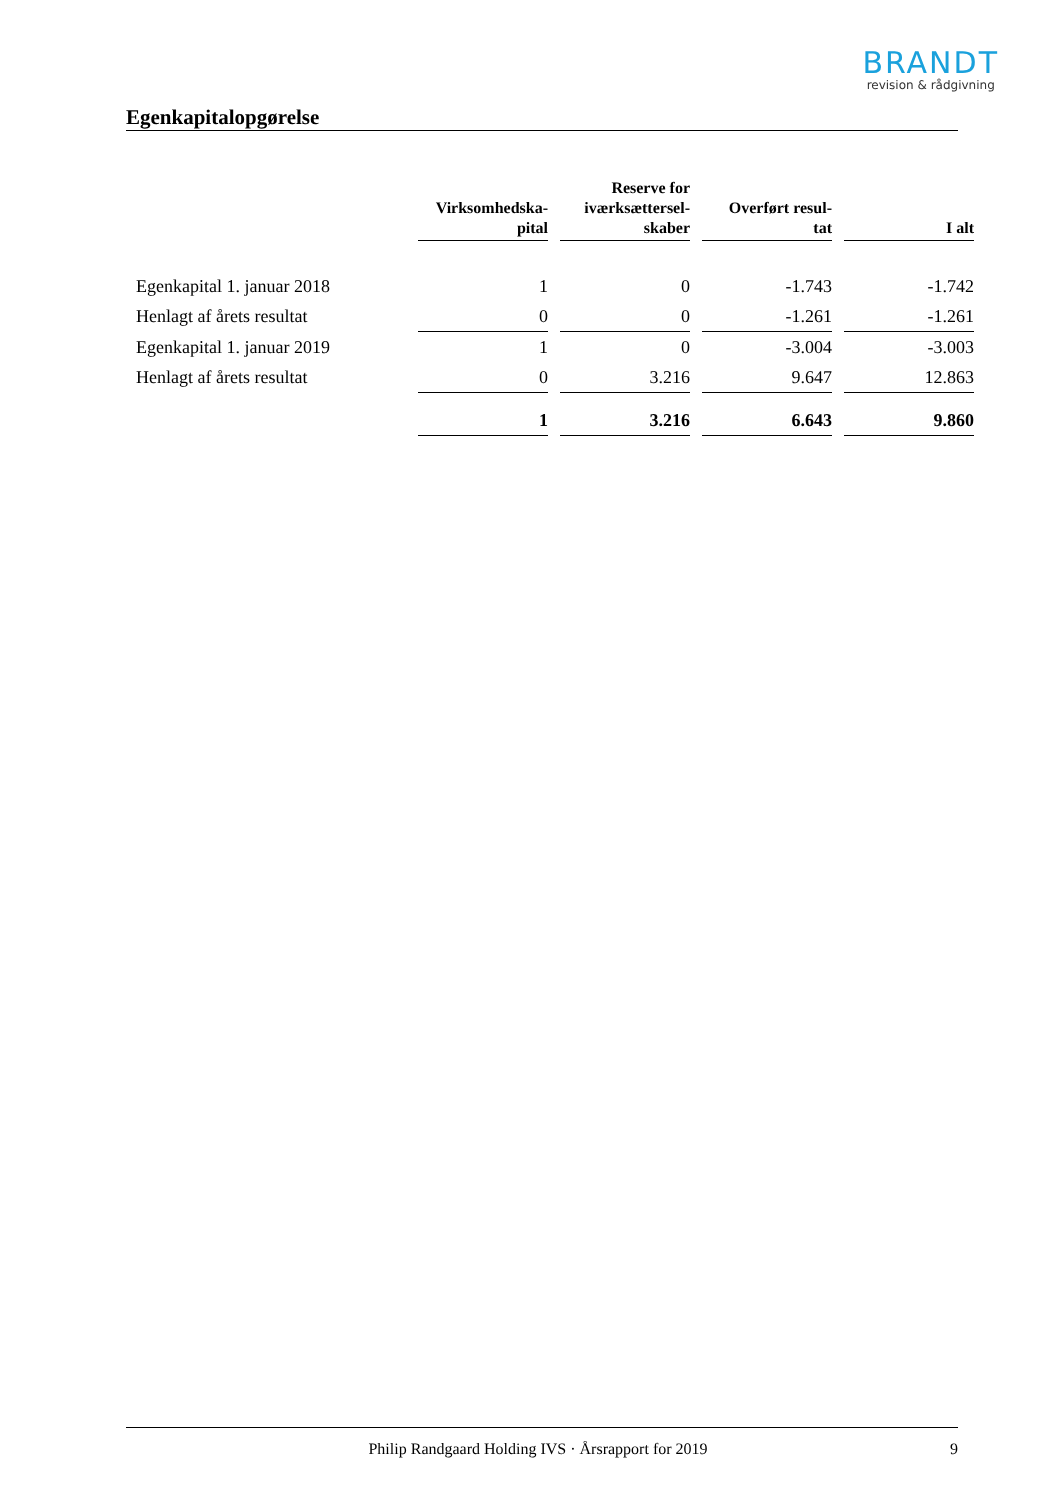BRANDT
revision & rådgivning
Egenkapitalopgørelse
| | Virksomhedska- pital | Reserve for iværksættersel- skaber | Overført resul- tat | I alt |
| --- | --- | --- | --- | --- |
| Egenkapital 1. januar 2018 | 1 | 0 | -1.743 | -1.742 |
| Henlagt af årets resultat | 0 | 0 | -1.261 | -1.261 |
| Egenkapital 1. januar 2019 | 1 | 0 | -3.004 | -3.003 |
| Henlagt af årets resultat | 0 | 3.216 | 9.647 | 12.863 |
| | 1 | 3.216 | 6.643 | 9.860 |
Philip Randgaard Holding IVS · Årsrapport for 2019 9